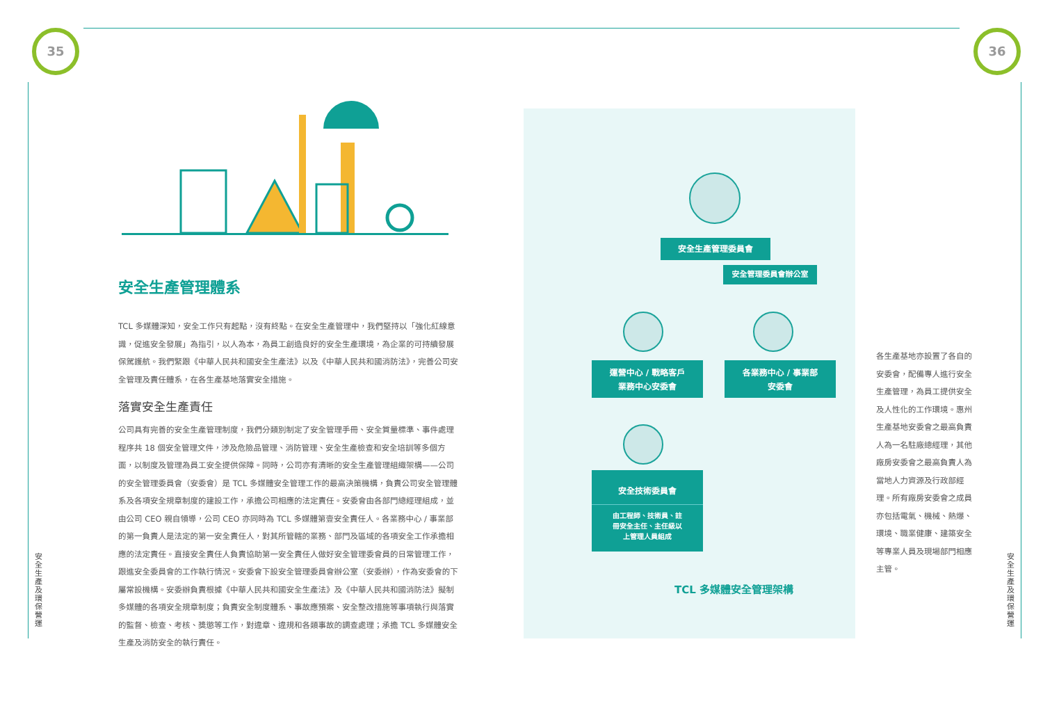35 36
安全生產及環保營運
安全生產及環保營運
安全生產管理體系
TCL 多媒體深知，安全工作只有起點，沒有終點。在安全生產管理中，我們堅持以「強化紅線意識，促進安全發展」為指引，以人為本，為員工創造良好的安全生產環境，為企業的可持續發展保駕護航。我們緊跟《中華人民共和國安全生產法》以及《中華人民共和國消防法》，完善公司安全管理及責任體系，在各生產基地落實安全措施。
落實安全生產責任
公司具有完善的安全生產管理制度，我們分類別制定了安全管理手冊、安全質量標準、事件處理程序共 18 個安全管理文件，涉及危險品管理、消防管理、安全生產檢查和安全培訓等多個方面，以制度及管理為員工安全提供保障。同時，公司亦有清晰的安全生產管理組織架構——公司的安全管理委員會（安委會）是 TCL 多媒體安全管理工作的最高決策機構，負責公司安全管理體系及各項安全規章制度的建設工作，承擔公司相應的法定責任。安委會由各部門總經理組成，並由公司 CEO 親自領導，公司 CEO 亦同時為 TCL 多媒體第壹安全責任人。各業務中心 / 事業部的第一負責人是法定的第一安全責任人，對其所管轄的業務、部門及區域的各項安全工作承擔相應的法定責任。直接安全責任人負責協助第一安全責任人做好安全管理委會員的日常管理工作，跟進安全委員會的工作執行情況。安委會下設安全管理委員會辦公室（安委辦），作為安委會的下屬常設機構。安委辦負責根據《中華人民共和國安全生產法》及《中華人民共和國消防法》擬制多媒體的各項安全規章制度；負責安全制度體系、事故應預案、安全整改措施等事項執行與落實的監督、檢查、考核、獎懲等工作，對違章、違規和各類事故的調查處理；承擔 TCL 多媒體安全生產及消防安全的執行責任。
安全生產管理委員會
安全管理委員會辦公室
運營中心 / 戰略客戶
業務中心安委會
各業務中心 / 事業部
安委會
安全技術委員會
由工程師、技術員、註
冊安全主任、主任級以
上管理人員組成
TCL 多媒體安全管理架構
各生產基地亦設置了各自的安委會，配備專人進行安全生產管理，為員工提供安全及人性化的工作環境。惠州生產基地安委會之最高負責人為一名駐廠總經理，其他廠房安委會之最高負責人為當地人力資源及行政部經理。所有廠房安委會之成員亦包括電氣、機械、熱爆、環境、職業健康、建築安全等專業人員及現場部門相應主管。